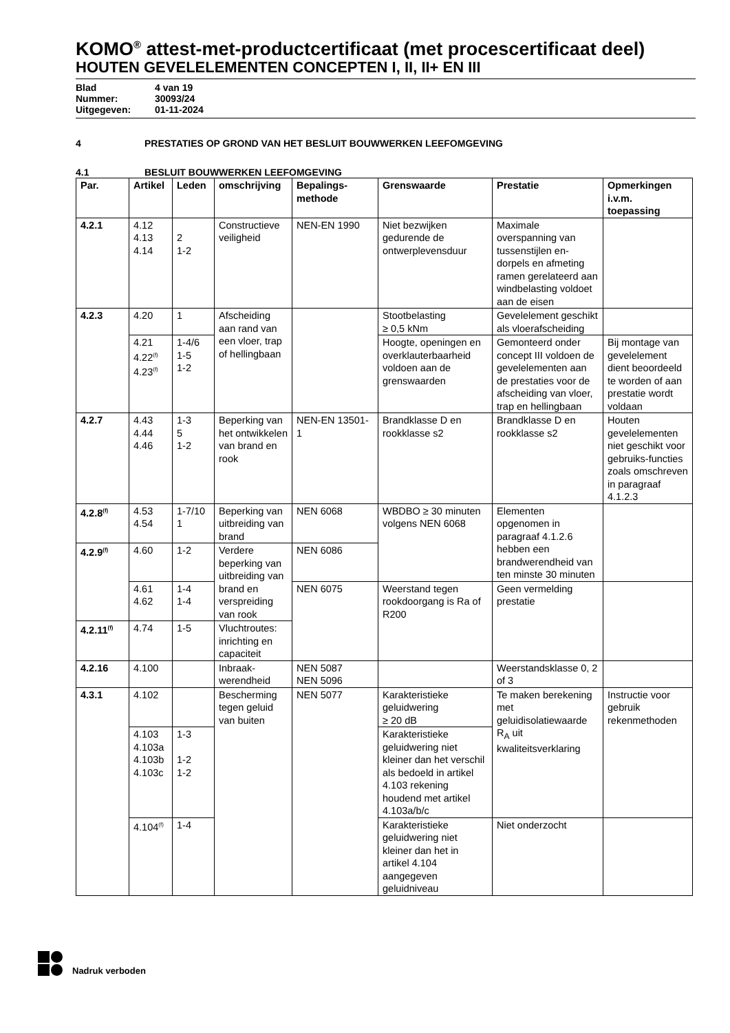KOMO<sup>®</sup> attest-met-productcertificaat (met procescertificaat deel)
HOUTEN GEVELELEMENTEN CONCEPTEN I, II, II+ EN III
Blad 4 van 19
Nummer: 30093/24
Uitgegeven: 01-11-2024
4 PRESTATIES OP GROND VAN HET BESLUIT BOUWWERKEN LEEFOMGEVING
4.1 BESLUIT BOUWWERKEN LEEFOMGEVING
| Par. | Artikel | Leden | omschrijving | Bepalings- methode | Grenswaarde | Prestatie | Opmerkingen i.v.m. toepassing |
| --- | --- | --- | --- | --- | --- | --- | --- |
| 4.2.1 | 4.12 4.13 4.14 | 2 1-2 | Constructieve veiligheid | NEN-EN 1990 | Niet bezwijken gedurende de ontwerplevensduur | Maximale overspanning van tussenstijlen en-dorpels en afmeting ramen gerelateerd aan windbelasting voldoet aan de eisen | |
| 4.2.3 | 4.20 | 1 | Afscheiding aan rand van een vloer, trap of hellingbaan | | Stootbelasting ≥ 0,5 kNm | Gevelelement geschikt als vloerafscheiding | |
| | 4.21 4.22<sup>(f)</sup> 4.23<sup>(f)</sup> | 1-4/6 1-5 1-2 | | | Hoogte, openingen en overklauterbaarheid voldoen aan de grenswaarden | Gemonteerd onder concept III voldoen de gevelelementen aan de prestaties voor de afscheiding van vloer, trap en hellingbaan | Bij montage van gevelelement dient beoordeeld te worden of aan prestatie wordt voldaan |
| 4.2.7 | 4.43 4.44 4.46 | 1-3 5 1-2 | Beperking van het ontwikkelen van brand en rook | NEN-EN 13501-1 | Brandklasse D en rookklasse s2 | Brandklasse D en rookklasse s2 | Houten gevelelementen niet geschikt voor gebruiks-functies zoals omschreven in paragraaf 4.1.2.3 |
| 4.2.8<sup>(f)</sup> | 4.53 4.54 | 1-7/10 1 | Beperking van uitbreiding van brand | NEN 6068 | WBDBO ≥ 30 minuten volgens NEN 6068 | Elementen opgenomen in paragraaf 4.1.2.6 hebben een brandwerendheid van ten minste 30 minuten | |
| 4.2.9<sup>(f)</sup> | 4.60 | 1-2 | Verdere beperking van uitbreiding van brand en verspreiding van rook | NEN 6086 | | | |
| | 4.61 4.62 | 1-4 1-4 | | NEN 6075 | Weerstand tegen rookdoorgang is Ra of R200 | Geen vermelding prestatie | |
| 4.2.11<sup>(f)</sup> | 4.74 | 1-5 | Vluchtroutes: inrichting en capaciteit | | | | |
| 4.2.16 | 4.100 | | Inbraak-werendheid | NEN 5087 NEN 5096 | | Weerstandsklasse 0, 2 of 3 | |
| 4.3.1 | 4.102 | | Bescherming tegen geluid van buiten | NEN 5077 | Karakteristieke geluidwering ≥ 20 dB | Te maken berekening met geluidisolatiewaarde R<sub>A</sub> uit kwaliteitsverklaring | Instructie voor gebruik rekenmethoden |
| | 4.103 4.103a 4.103b 4.103c | 1-3 1-2 1-2 | | | Karakteristieke geluidwering niet kleiner dan het verschil als bedoeld in artikel 4.103 rekening houdend met artikel 4.103a/b/c | | |
| | 4.104<sup>(f)</sup> | 1-4 | | | Karakteristieke geluidwering niet kleiner dan het in artikel 4.104 aangegeven geluidniveau | Niet onderzocht | |
Nadruk verboden